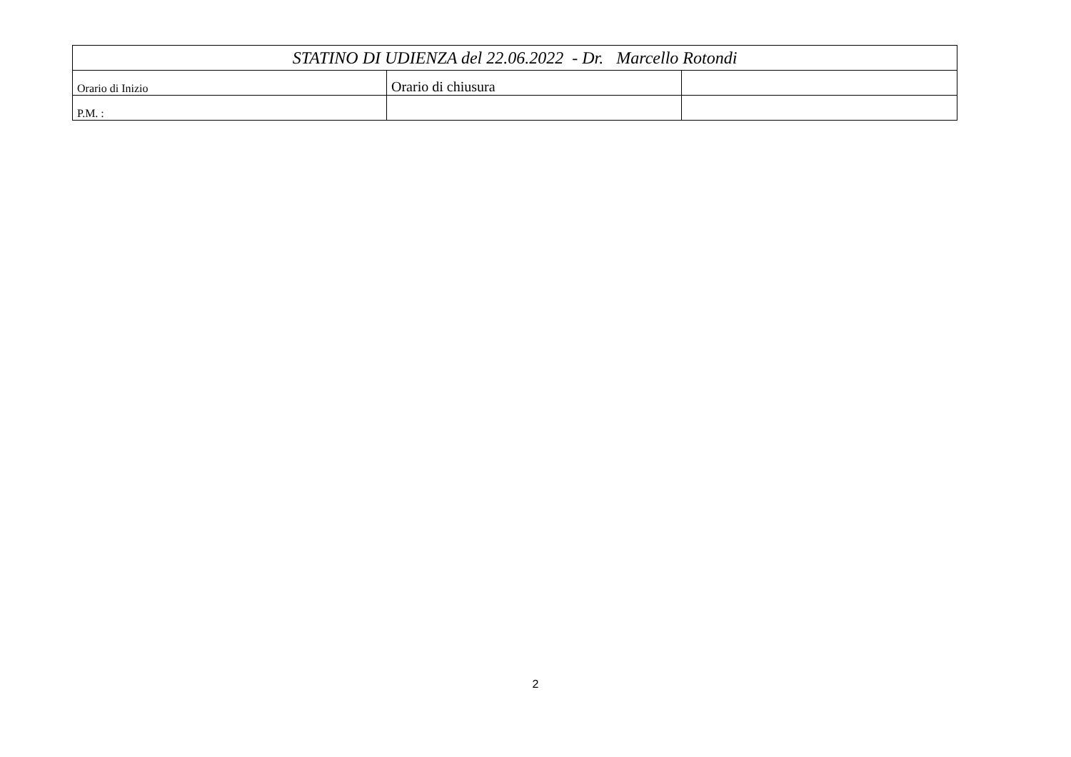| STATINO DI UDIENZA del 22.06.2022 - Dr. Marcello Rotondi | | |
| Orario di Inizio | Orario di chiusura | |
| P.M. : | | |
2